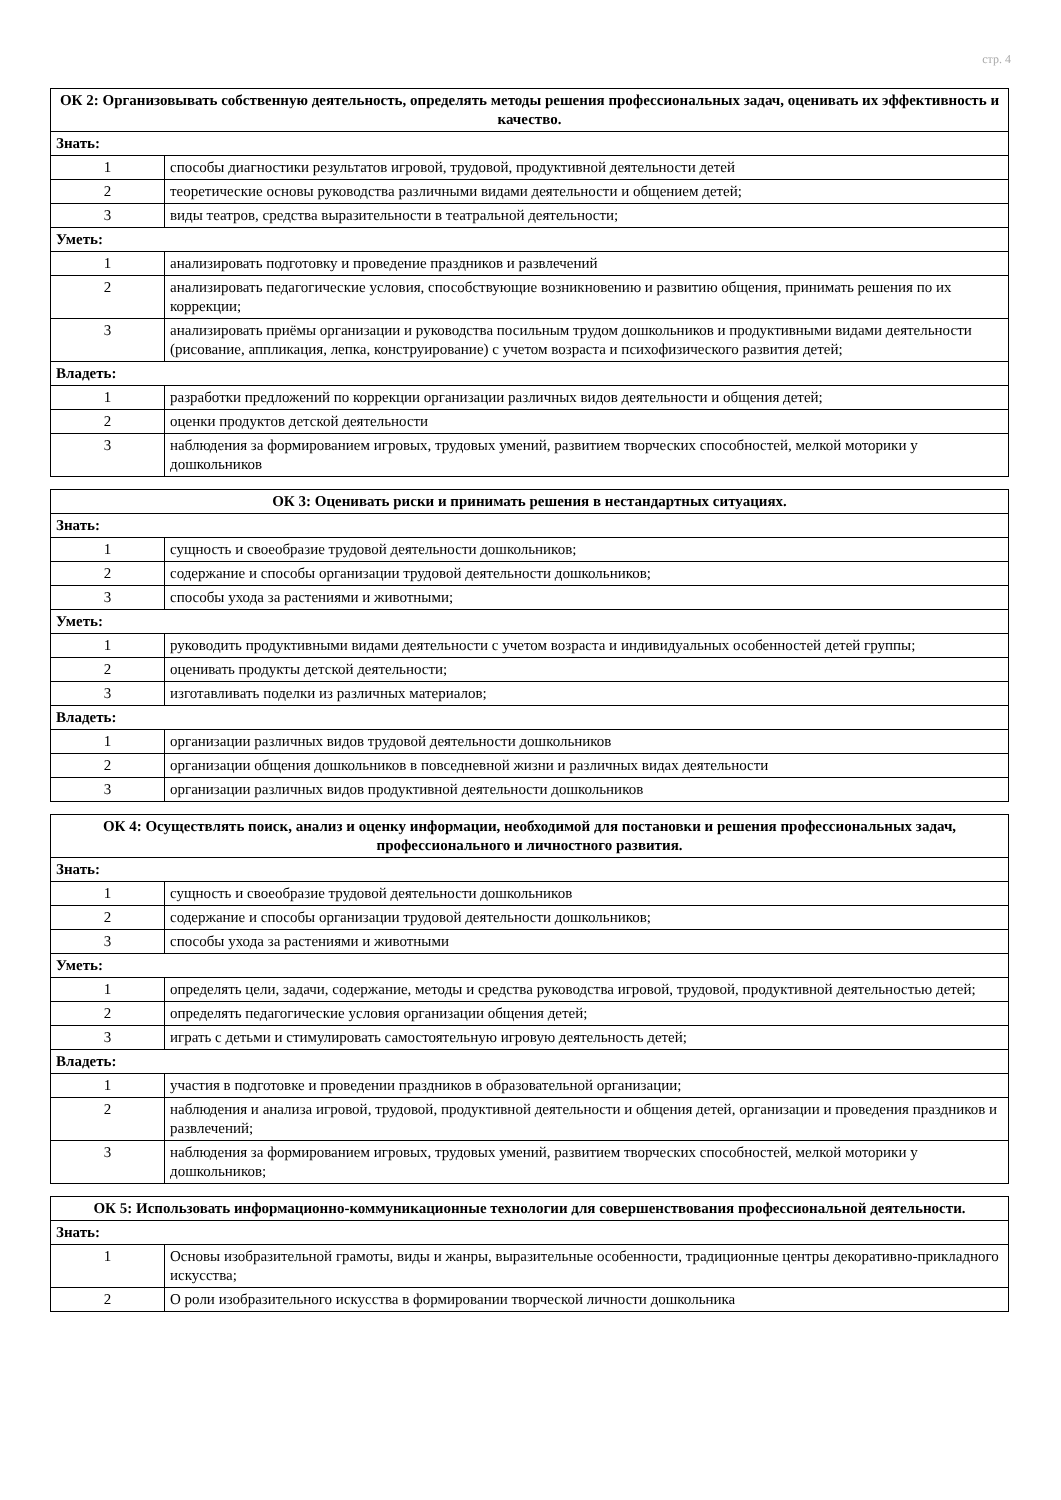стр. 4
| ОК 2: Организовывать собственную деятельность, определять методы решения профессиональных задач, оценивать их эффективность и качество. | |
| --- | --- |
| Знать: | |
| 1 | способы диагностики результатов игровой, трудовой, продуктивной деятельности детей |
| 2 | теоретические основы руководства различными видами деятельности и общением детей; |
| 3 | виды театров, средства выразительности в театральной деятельности; |
| Уметь: | |
| 1 | анализировать подготовку и проведение праздников и развлечений |
| 2 | анализировать педагогические условия, способствующие возникновению и развитию общения, принимать решения по их коррекции; |
| 3 | анализировать приёмы организации и руководства посильным трудом дошкольников и продуктивными видами деятельности (рисование, аппликация, лепка, конструирование) с учетом возраста и психофизического развития детей; |
| Владеть: | |
| 1 | разработки предложений по коррекции организации различных видов деятельности и общения детей; |
| 2 | оценки продуктов детской деятельности |
| 3 | наблюдения за формированием игровых, трудовых умений, развитием творческих способностей, мелкой моторики у дошкольников |
| ОК 3: Оценивать риски и принимать решения в нестандартных ситуациях. | |
| --- | --- |
| Знать: | |
| 1 | сущность и своеобразие трудовой деятельности дошкольников; |
| 2 | содержание и способы организации трудовой деятельности дошкольников; |
| 3 | способы ухода за растениями и животными; |
| Уметь: | |
| 1 | руководить продуктивными видами деятельности с учетом возраста и индивидуальных особенностей детей группы; |
| 2 | оценивать продукты детской деятельности; |
| 3 | изготавливать поделки из различных материалов; |
| Владеть: | |
| 1 | организации различных видов трудовой деятельности дошкольников |
| 2 | организации общения дошкольников в повседневной жизни и различных видах деятельности |
| 3 | организации различных видов продуктивной деятельности дошкольников |
| ОК 4: Осуществлять поиск, анализ и оценку информации, необходимой для постановки и решения профессиональных задач, профессионального и личностного развития. | |
| --- | --- |
| Знать: | |
| 1 | сущность и своеобразие трудовой деятельности дошкольников |
| 2 | содержание и способы организации трудовой деятельности дошкольников; |
| 3 | способы ухода за растениями и животными |
| Уметь: | |
| 1 | определять цели, задачи, содержание, методы и средства руководства игровой, трудовой, продуктивной деятельностью детей; |
| 2 | определять педагогические условия организации общения детей; |
| 3 | играть с детьми и стимулировать самостоятельную игровую деятельность детей; |
| Владеть: | |
| 1 | участия в подготовке и проведении праздников в образовательной организации; |
| 2 | наблюдения и анализа игровой, трудовой, продуктивной деятельности и общения детей, организации и проведения праздников и развлечений; |
| 3 | наблюдения за формированием игровых, трудовых умений, развитием творческих способностей, мелкой моторики у дошкольников; |
| ОК 5: Использовать информационно-коммуникационные технологии для совершенствования профессиональной деятельности. | |
| --- | --- |
| Знать: | |
| 1 | Основы изобразительной грамоты, виды и жанры, выразительные особенности, традиционные центры декоративно-прикладного искусства; |
| 2 | О роли изобразительного искусства в формировании творческой личности дошкольника |